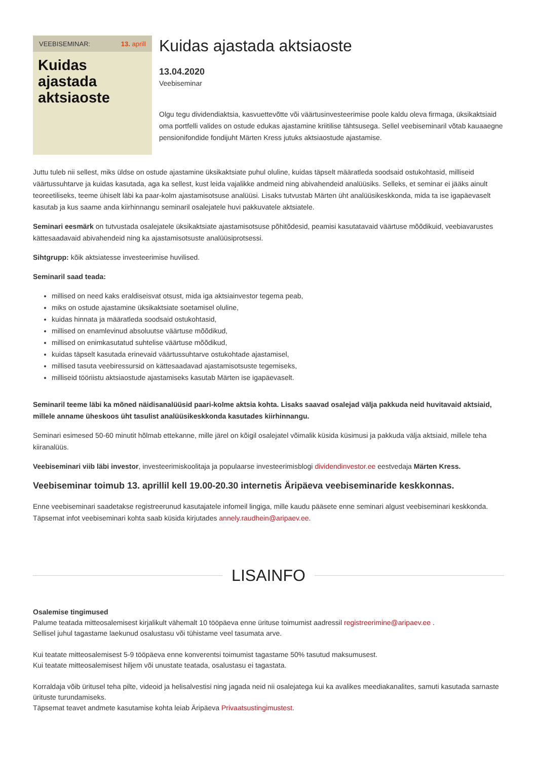VEEBISEMINAR: 13. aprill
Kuidas ajastada aktsiaoste
Kuidas ajastada aktsiaoste
13.04.2020
Veebiseminar
Olgu tegu dividendiaktsia, kasvuettevõtte või väärtusinvesteerimise poole kaldu oleva firmaga, üksikaktsiaid oma portfelli valides on ostude edukas ajastamine kriitilise tähtsusega. Sellel veebiseminaril võtab kauaaegne pensionifondide fondijuht Märten Kress jutuks aktsiaostude ajastamise.
Juttu tuleb nii sellest, miks üldse on ostude ajastamine üksikaktsiate puhul oluline, kuidas täpselt määratleda soodsaid ostukohtasid, milliseid väärtussuhtarve ja kuidas kasutada, aga ka sellest, kust leida vajalikke andmeid ning abivahendeid analüüsiks. Selleks, et seminar ei jääks ainult teoreetiliseks, teeme ühiselt läbi ka paar-kolm ajastamisotsuse analüüsi. Lisaks tutvustab Märten üht analüüsikeskkonda, mida ta ise igapäevaselt kasutab ja kus saame anda kiirhinnangu seminaril osalejatele huvi pakkuvatele aktsiatele.
Seminari eesmärk on tutvustada osalejatele üksikaktsiate ajastamisotsuse põhitõdesid, peamisi kasutatavaid väärtuse mõõdikuid, veebiavarustes kättesaadavaid abivahendeid ning ka ajastamisotsuste analüüsiprotsessi.
Sihtgrupp: kõik aktsiatesse investeerimise huvilised.
Seminaril saad teada:
millised on need kaks eraldiseisvat otsust, mida iga aktsiainvestor tegema peab,
miks on ostude ajastamine üksikaktsiate soetamisel oluline,
kuidas hinnata ja määratleda soodsaid ostukohtasid,
millised on enamlevinud absoluutse väärtuse mõõdikud,
millised on enimkasutatud suhtelise väärtuse mõõdikud,
kuidas täpselt kasutada erinevaid väärtussuhtarve ostukohtade ajastamisel,
millised tasuta veebiressursid on kättesaadavad ajastamisotsuste tegemiseks,
milliseid tööriistu aktsiaostude ajastamiseks kasutab Märten ise igapäevaselt.
Seminaril teeme läbi ka mõned näidisanalüüsid paari-kolme aktsia kohta. Lisaks saavad osalejad välja pakkuda neid huvitavaid aktsiaid, millele anname üheskoos üht tasulist analüüsikeskkonda kasutades kiirhinnangu.
Seminari esimesed 50-60 minutit hõlmab ettekanne, mille järel on kõigil osalejatel võimalik küsida küsimusi ja pakkuda välja aktsiaid, millele teha kiiranalüüs.
Veebiseminari viib läbi investor, investeerimiskoolitaja ja populaarse investeerimisblogi dividendinvestor.ee eestvedaja Märten Kress.
Veebiseminar toimub 13. aprillil kell 19.00-20.30 internetis Äripäeva veebiseminaride keskkonnas.
Enne veebiseminari saadetakse registreerunud kasutajatele infomeil lingiga, mille kaudu pääsete enne seminari algust veebiseminari keskkonda. Täpsemat infot veebiseminari kohta saab küsida kirjutades annely.raudhein@aripaev.ee.
LISAINFO
Osalemise tingimused
Palume teatada mitteosalemisest kirjalikult vähemalt 10 tööpäeva enne ürituse toimumist aadressil registreerimine@aripaev.ee .
Sellisel juhul tagastame laekunud osalustasu või tühistame veel tasumata arve.
Kui teatate mitteosalemisest 5-9 tööpäeva enne konverentsi toimumist tagastame 50% tasutud maksumusest.
Kui teatate mitteosalemisest hiljem või unustate teatada, osalustasu ei tagastata.
Korraldaja võib üritusel teha pilte, videoid ja helisalvestisi ning jagada neid nii osalejatega kui ka avalikes meediakanalites, samuti kasutada sarnaste ürituste turundamiseks.
Täpsemat teavet andmete kasutamise kohta leiab Äripäeva Privaatsustingimustest.